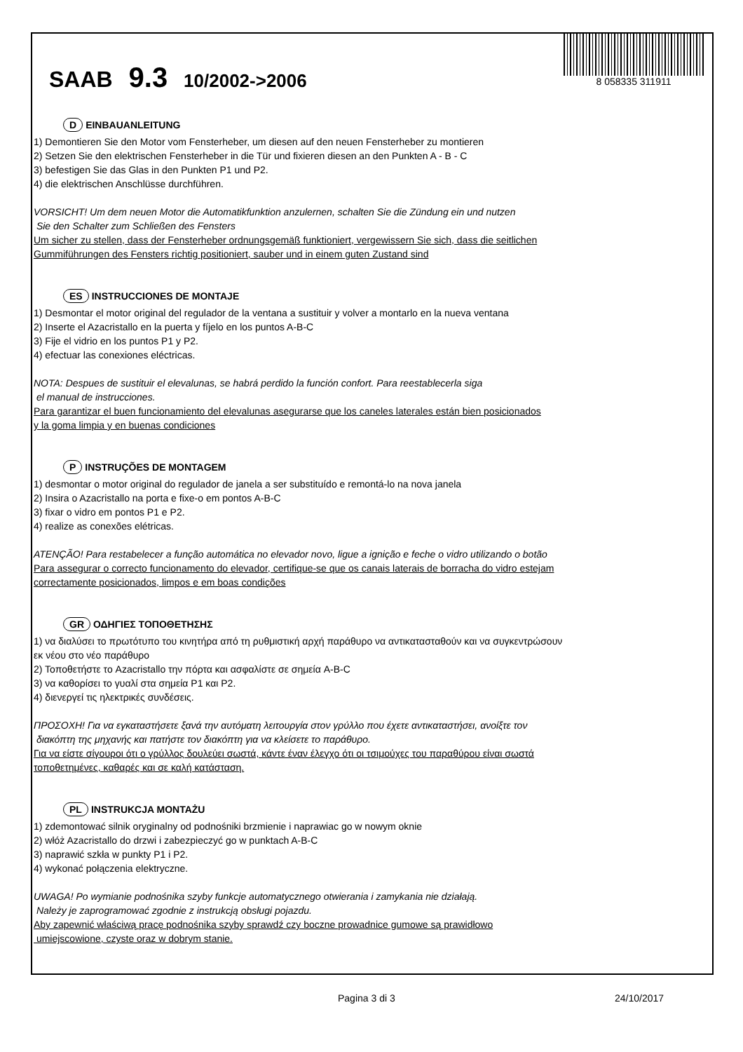SAAB 9.3 10/2002->2006
8 058335 311911
D EINBAUANLEITUNG
1) Demontieren Sie den Motor vom Fensterheber, um diesen auf den neuen Fensterheber zu montieren
2) Setzen Sie den elektrischen Fensterheber in die Tür und fixieren diesen an den Punkten A - B - C
3) befestigen Sie das Glas in den Punkten P1 und P2.
4) die elektrischen Anschlüsse durchführen.
VORSICHT! Um dem neuen Motor die Automatikfunktion anzulernen, schalten Sie die Zündung ein und nutzen
Sie den Schalter zum Schließen des Fensters
Um sicher zu stellen, dass der Fensterheber ordnungsgemäß funktioniert, vergewissern Sie sich, dass die seitlichen
Gummiführungen des Fensters richtig positioniert, sauber und in einem guten Zustand sind
ES INSTRUCCIONES DE MONTAJE
1) Desmontar el motor original del regulador de la ventana a sustituir y volver a montarlo en la nueva ventana
2) Inserte el Azacristallo en la puerta y fíjelo en los puntos A-B-C
3) Fije el vidrio en los puntos P1 y P2.
4) efectuar las conexiones eléctricas.
NOTA: Despues de sustituir el elevalunas, se habrá perdido la función confort. Para reestablecerla siga
el manual de instrucciones.
Para garantizar el buen funcionamiento del elevalunas asegurarse que los caneles laterales están bien posicionados
y la goma limpia y en buenas condiciones
P INSTRUÇÕES DE MONTAGEM
1) desmontar o motor original do regulador de janela a ser substituído e remontá-lo na nova janela
2) Insira o Azacristallo na porta e fixe-o em pontos A-B-C
3) fixar o vidro em pontos P1 e P2.
4) realize as conexões elétricas.
ATENÇÃO! Para restabelecer a função automática no elevador novo, ligue a ignição e feche o vidro utilizando o botão
Para assegurar o correcto funcionamento do elevador, certifique-se que os canais laterais de borracha do vidro estejam
correctamente posicionados, limpos e em boas condições
GR ΟΔΗΓΙΕΣ ΤΟΠΟΘΕΤΗΣΗΣ
1) να διαλύσει το πρωτότυπο του κινητήρα από τη ρυθμιστική αρχή παράθυρο να αντικατασταθούν και να συγκεντρώσουν
εκ νέου στο νέο παράθυρο
2) Τοποθετήστε το Azacristallo την πόρτα και ασφαλίστε σε σημεία A-B-C
3) να καθορίσει το γυαλί στα σημεία P1 και P2.
4) διενεργεί τις ηλεκτρικές συνδέσεις.
ΠΡΟΣΟΧΗ! Για να εγκαταστήσετε ξανά την αυτόματη λειτουργία στον γρύλλο που έχετε αντικαταστήσει, ανοίξτε τον
διακόπτη της μηχανής και πατήστε τον διακόπτη για να κλείσετε το παράθυρο.
Για να είστε σίγουροι ότι ο γρύλλος δουλεύει σωστά, κάντε έναν έλεγχο ότι οι τσιμούχες του παραθύρου είναι σωστά
τοποθετημένες, καθαρές και σε καλή κατάσταση.
PL INSTRUKCJA MONTAŻU
1) zdemontować silnik oryginalny od podnośniki brzmienie i naprawiac go w nowym oknie
2) włóż Azacristallo do drzwi i zabezpieczyć go w punktach A-B-C
3) naprawić szkła w punkty P1 i P2.
4) wykonać połączenia elektryczne.
UWAGA! Po wymianie podnośnika szyby funkcje automatycznego otwierania i zamykania nie działają.
Należy je zaprogramować zgodnie z instrukcją obsługi pojazdu.
Aby zapewnić właściwą pracę podnośnika szyby sprawdź czy boczne prowadnice gumowe są prawidłowo
umiejscowione, czyste oraz w dobrym stanie.
Pagina 3 di 3 24/10/2017